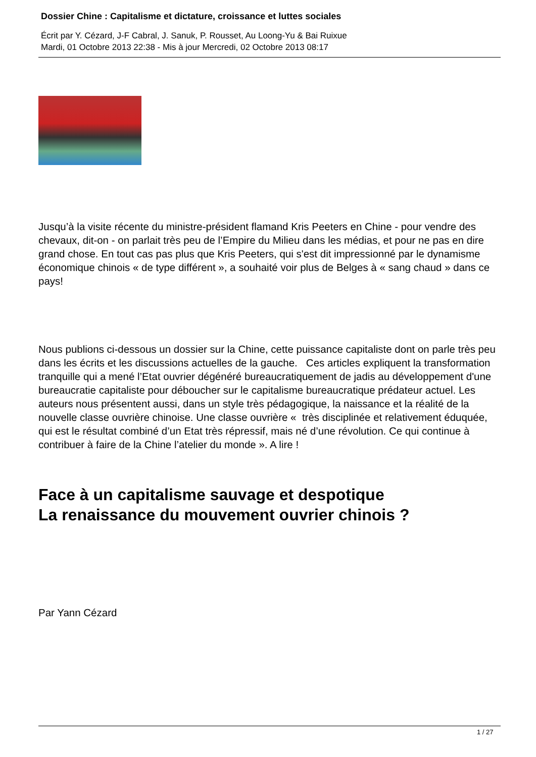Dossier Chine : Capitalisme et dictature, croissance et luttes sociales
Écrit par Y. Cézard, J-F Cabral, J. Sanuk, P. Rousset, Au Loong-Yu & Bai Ruixue
Mardi, 01 Octobre 2013 22:38 - Mis à jour Mercredi, 02 Octobre 2013 08:17
Jusqu’à la visite récente du ministre-président flamand Kris Peeters en Chine - pour vendre des chevaux, dit-on - on parlait très peu de l’Empire du Milieu dans les médias, et pour ne pas en dire grand chose. En tout cas pas plus que Kris Peeters, qui s'est dit impressionné par le dynamisme économique chinois « de type différent », a souhaité voir plus de Belges à « sang chaud » dans ce pays!
Nous publions ci-dessous un dossier sur la Chine, cette puissance capitaliste dont on parle très peu dans les écrits et les discussions actuelles de la gauche. Ces articles expliquent la transformation tranquille qui a mené l’Etat ouvrier dégénéré bureaucratiquement de jadis au développement d'une bureaucratie capitaliste pour déboucher sur le capitalisme bureaucratique prédateur actuel. Les auteurs nous présentent aussi, dans un style très pédagogique, la naissance et la réalité de la nouvelle classe ouvrière chinoise. Une classe ouvrière « très disciplinée et relativement éduquée, qui est le résultat combiné d’un Etat très répressif, mais né d’une révolution. Ce qui continue à contribuer à faire de la Chine l’atelier du monde ». A lire !
Face à un capitalisme sauvage et despotique
La renaissance du mouvement ouvrier chinois ?
Par Yann Cézard
1 / 27